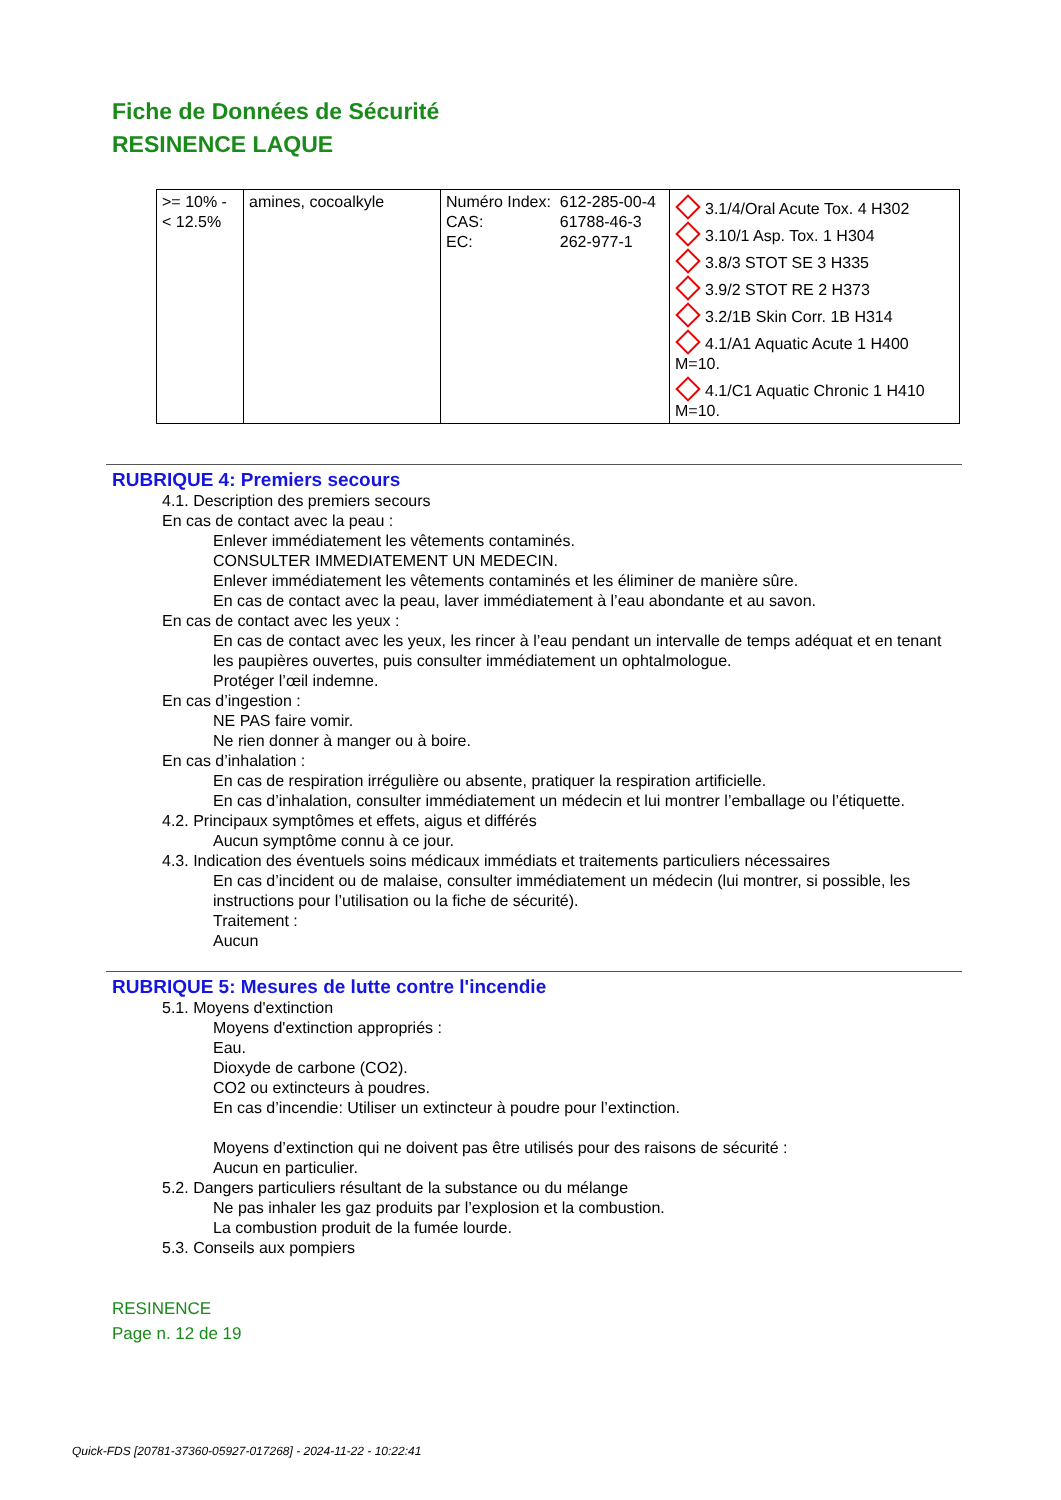Fiche de Données de Sécurité
RESINENCE LAQUE
| >= 10% - < 12.5% | amines, cocoalkyle | / Numéro Index: / 612-285-00-4 / / CAS: / 61788-46-3 / / EC: / 262-977-1 / | 3.1/4/Oral Acute Tox. 4 H302 3.10/1 Asp. Tox. 1 H304 3.8/3 STOT SE 3 H335 3.9/2 STOT RE 2 H373 3.2/1B Skin Corr. 1B H314 4.1/A1 Aquatic Acute 1 H400 M=10. 4.1/C1 Aquatic Chronic 1 H410 M=10. |
RUBRIQUE 4: Premiers secours
4.1. Description des premiers secours
En cas de contact avec la peau :
Enlever immédiatement les vêtements contaminés.
CONSULTER IMMEDIATEMENT UN MEDECIN.
Enlever immédiatement les vêtements contaminés et les éliminer de manière sûre.
En cas de contact avec la peau, laver immédiatement à l’eau abondante et au savon.
En cas de contact avec les yeux :
En cas de contact avec les yeux, les rincer à l’eau pendant un intervalle de temps adéquat et en tenant les paupières ouvertes, puis consulter immédiatement un ophtalmologue.
Protéger l’œil indemne.
En cas d’ingestion :
NE PAS faire vomir.
Ne rien donner à manger ou à boire.
En cas d’inhalation :
En cas de respiration irrégulière ou absente, pratiquer la respiration artificielle.
En cas d’inhalation, consulter immédiatement un médecin et lui montrer l’emballage ou l’étiquette.
4.2. Principaux symptômes et effets, aigus et différés
Aucun symptôme connu à ce jour.
4.3. Indication des éventuels soins médicaux immédiats et traitements particuliers nécessaires
En cas d’incident ou de malaise, consulter immédiatement un médecin (lui montrer, si possible, les instructions pour l’utilisation ou la fiche de sécurité).
Traitement :
Aucun
RUBRIQUE 5: Mesures de lutte contre l'incendie
5.1. Moyens d'extinction
Moyens d'extinction appropriés :
Eau.
Dioxyde de carbone (CO2).
CO2 ou extincteurs à poudres.
En cas d’incendie: Utiliser un extincteur à poudre pour l’extinction.
Moyens d’extinction qui ne doivent pas être utilisés pour des raisons de sécurité :
Aucun en particulier.
5.2. Dangers particuliers résultant de la substance ou du mélange
Ne pas inhaler les gaz produits par l’explosion et la combustion.
La combustion produit de la fumée lourde.
5.3. Conseils aux pompiers
RESINENCE
Page n. 12 de 19
Quick-FDS [20781-37360-05927-017268] - 2024-11-22 - 10:22:41